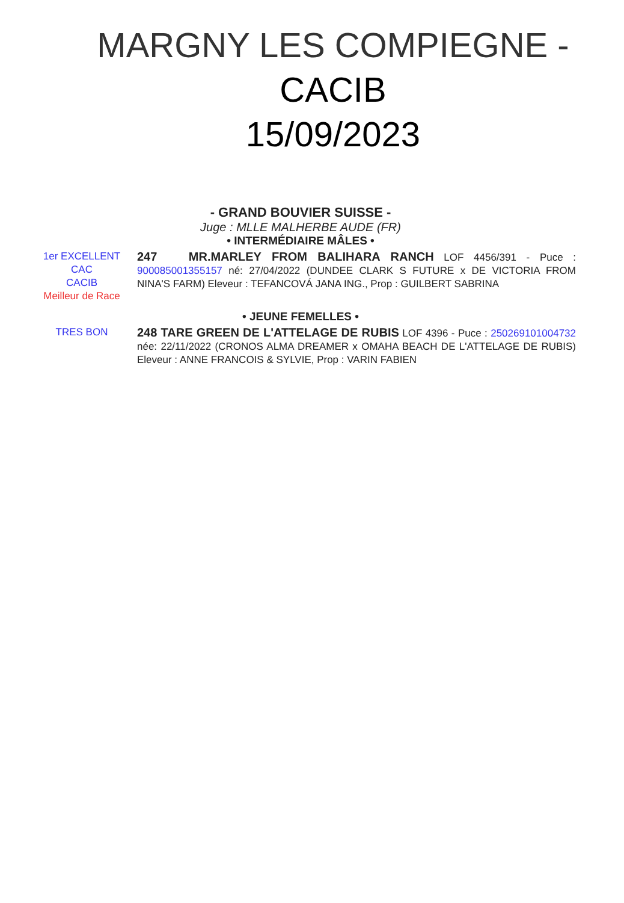MARGNY LES COMPIEGNE - CACIB
15/09/2023
- GRAND BOUVIER SUISSE -
Juge : MLLE MALHERBE AUDE (FR)
• INTERMÉDIAIRE MÂLES •
1er EXCELLENT
CAC
CACIB
Meilleur de Race
247 MR.MARLEY FROM BALIHARA RANCH LOF 4456/391 - Puce : 900085001355157 né: 27/04/2022 (DUNDEE CLARK S FUTURE x DE VICTORIA FROM NINA'S FARM) Eleveur : TEFANCOVÁ JANA ING., Prop : GUILBERT SABRINA
• JEUNE FEMELLES •
TRES BON
248 TARE GREEN DE L'ATTELAGE DE RUBIS LOF 4396 - Puce : 250269101004732 née: 22/11/2022 (CRONOS ALMA DREAMER x OMAHA BEACH DE L'ATTELAGE DE RUBIS) Eleveur : ANNE FRANCOIS & SYLVIE, Prop : VARIN FABIEN